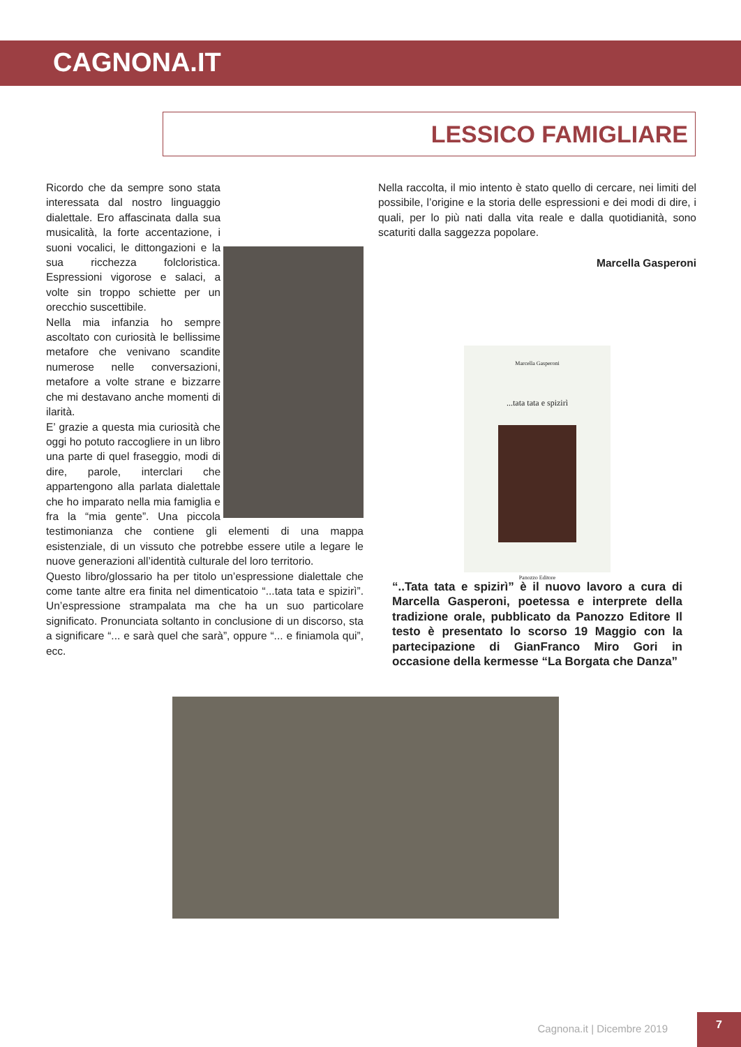CAGNONA.IT
LESSICO FAMIGLIARE
Ricordo che da sempre sono stata interessata dal nostro linguaggio dialettale. Ero affascinata dalla sua musicalità, la forte accentazione, i suoni vocalici, le dittongazioni e la sua ricchezza folcloristica. Espressioni vigorose e salaci, a volte sin troppo schiette per un orecchio suscettibile.
Nella mia infanzia ho sempre ascoltato con curiosità le bellissime metafore che venivano scandite numerose nelle conversazioni, metafore a volte strane e bizzarre che mi destavano anche momenti di ilarità.
E’ grazie a questa mia curiosità che oggi ho potuto raccogliere in un libro una parte di quel fraseggio, modi di dire, parole, interclari che appartengono alla parlata dialettale che ho imparato nella mia famiglia e fra la “mia gente”. Una piccola testimonianza che contiene gli elementi di una mappa esistenziale, di un vissuto che potrebbe essere utile a legare le nuove generazioni all’identità culturale del loro territorio.
Questo libro/glossario ha per titolo un’espressione dialettale che come tante altre era finita nel dimenticatoio “...tata tata e spizirì”. Un’espressione strampalata ma che ha un suo particolare significato. Pronunciata soltanto in conclusione di un discorso, sta a significare “... e sarà quel che sarà”, oppure “... e finiamola qui”, ecc.
Nella raccolta, il mio intento è stato quello di cercare, nei limiti del possibile, l’origine e la storia delle espressioni e dei modi di dire, i quali, per lo più nati dalla vita reale e dalla quotidianità, sono scaturiti dalla saggezza popolare.
Marcella Gasperoni
Marcella Gasperoni
...tata tata e spizirì
Panozzo Editore
“..Tata tata e spizirì” è il nuovo lavoro a cura di Marcella Gasperoni, poetessa e interprete della tradizione orale, pubblicato da Panozzo Editore Il testo è presentato lo scorso 19 Maggio con la partecipazione di GianFranco Miro Gori in occasione della kermesse “La Borgata che Danza”
Cagnona.it | Dicembre 2019
7